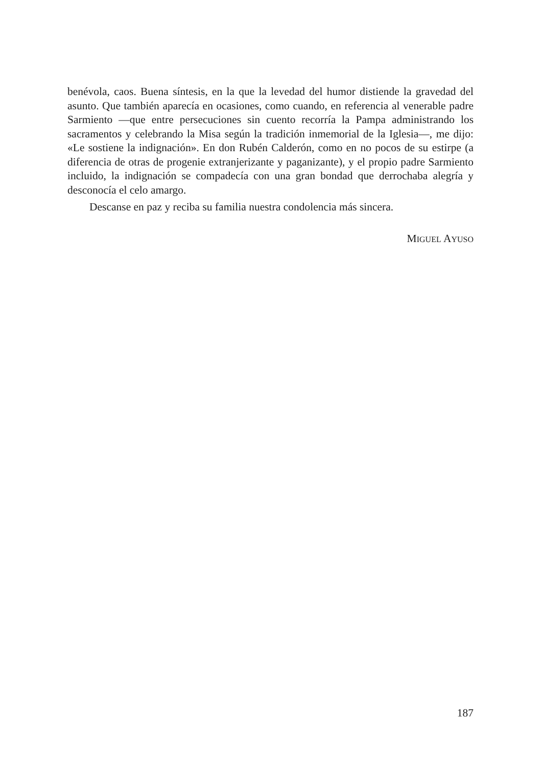benévola, caos. Buena síntesis, en la que la levedad del humor distiende la gravedad del asunto. Que también aparecía en ocasiones, como cuando, en referencia al venerable padre Sarmiento —que entre persecuciones sin cuento recorría la Pampa administrando los sacramentos y celebrando la Misa según la tradición inmemorial de la Iglesia—, me dijo: «Le sostiene la indignación». En don Rubén Calderón, como en no pocos de su estirpe (a diferencia de otras de progenie extranjerizante y paganizante), y el propio padre Sarmiento incluido, la indignación se compadecía con una gran bondad que derrochaba alegría y desconocía el celo amargo.
Descanse en paz y reciba su familia nuestra condolencia más sincera.
MIGUEL AYUSO
187